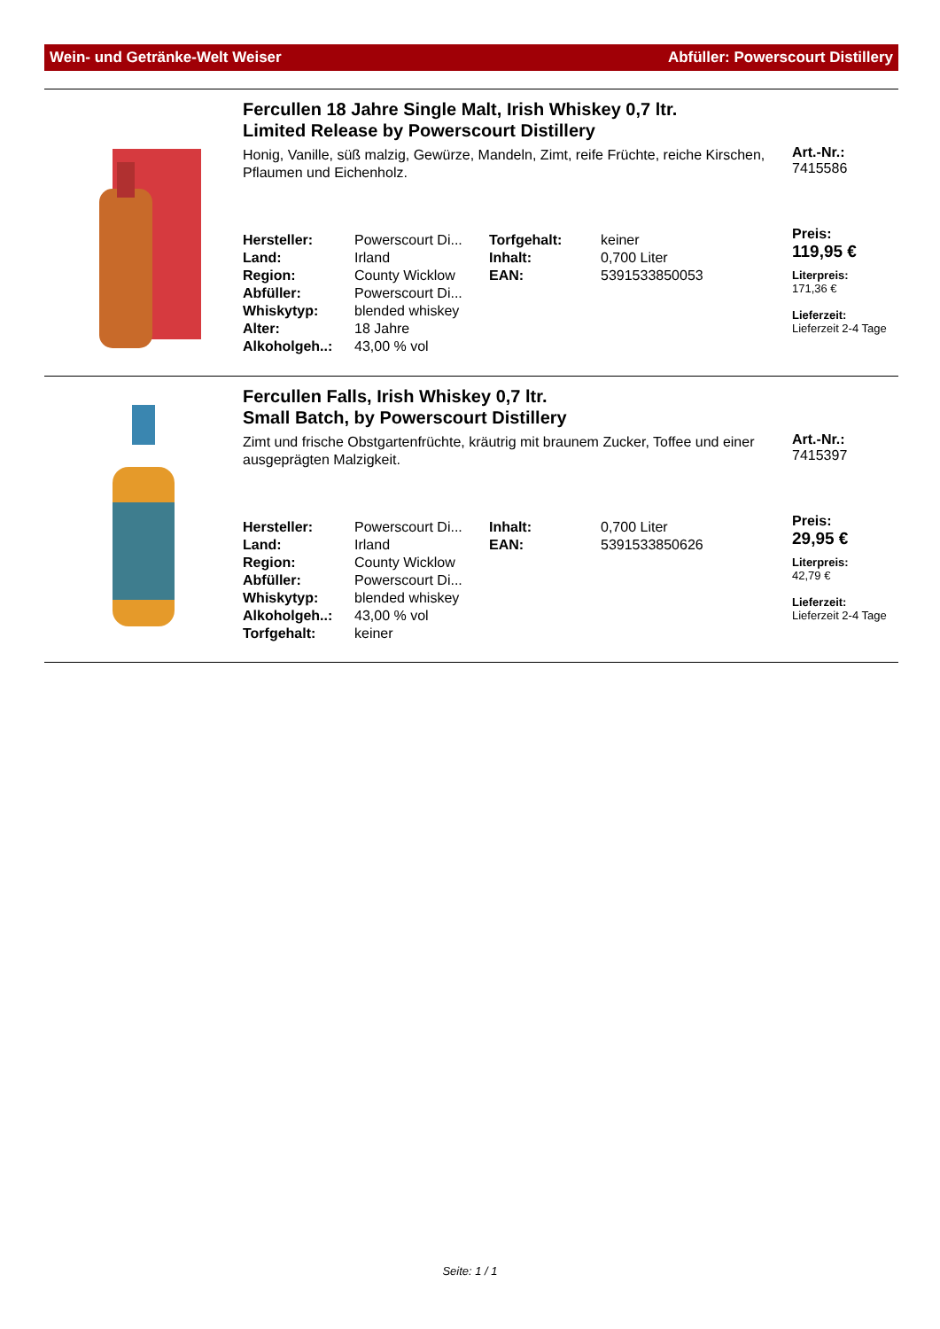Wein- und Getränke-Welt Weiser Abfüller: Powerscourt Distillery
Fercullen 18 Jahre Single Malt, Irish Whiskey 0,7 ltr.
Limited Release by Powerscourt Distillery
Honig, Vanille, süß malzig, Gewürze, Mandeln, Zimt, reife Früchte, reiche Kirschen, Pflaumen und Eichenholz.
| Hersteller: | Powerscourt Di... | Torfgehalt: | keiner |
| Land: | Irland | Inhalt: | 0,700 Liter |
| Region: | County Wicklow | EAN: | 5391533850053 |
| Abfüller: | Powerscourt Di... | | |
| Whiskytyp: | blended whiskey | | |
| Alter: | 18 Jahre | | |
| Alkoholgeh..: | 43,00 % vol | | |
Art.-Nr.:
7415586
Preis:
119,95 €
Literpreis:
171,36 €
Lieferzeit:
Lieferzeit 2-4 Tage
Fercullen Falls, Irish Whiskey 0,7 ltr.
Small Batch, by Powerscourt Distillery
Zimt und frische Obstgartenfrüchte, kräutrig mit braunem Zucker, Toffee und einer ausgeprägten Malzigkeit.
| Hersteller: | Powerscourt Di... | Inhalt: | 0,700 Liter |
| Land: | Irland | EAN: | 5391533850626 |
| Region: | County Wicklow | | |
| Abfüller: | Powerscourt Di... | | |
| Whiskytyp: | blended whiskey | | |
| Alkoholgeh..: | 43,00 % vol | | |
| Torfgehalt: | keiner | | |
Art.-Nr.:
7415397
Preis:
29,95 €
Literpreis:
42,79 €
Lieferzeit:
Lieferzeit 2-4 Tage
Seite: 1 / 1